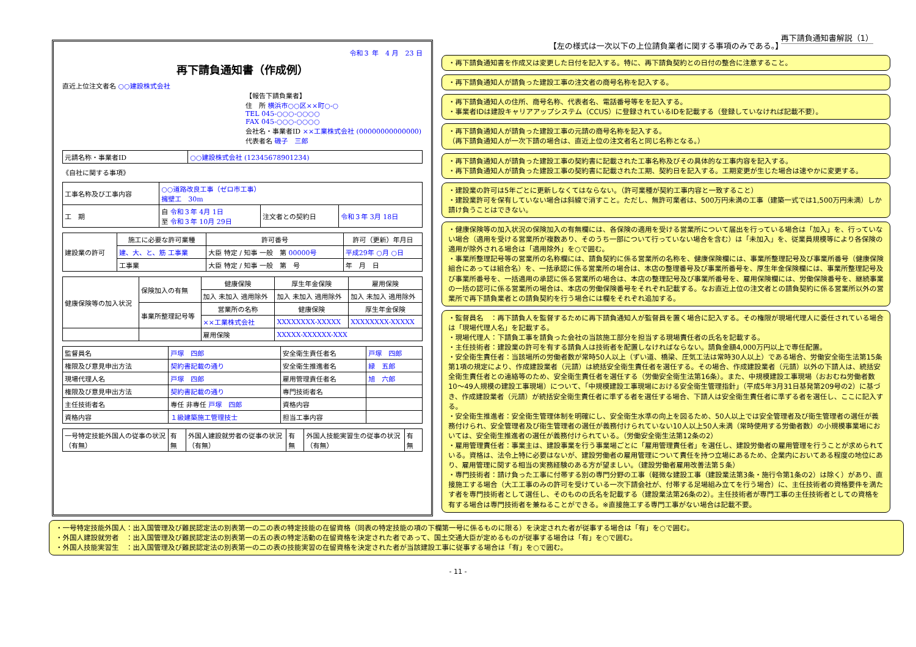再下請負通知書解説（1）
令和３ 年　4 月　23 日
再下請負通知書（作成例）
直近上位注文者名 ○○建設株式会社
【報告下請負業者】
住　所 横浜市○○区××町○-○
TEL 045-○○○-○○○○
FAX 045-○○○-○○○○
会社名・事業者ID ××工業株式会社 (00000000000000)
代表者名 磯子　三郎
| 元請名称・事業者ID | ○○建設株式会社 (12345678901234) |
《自社に関する事項》
| 工事名称及び工事内容 | ○○道路改良工事（ゼロ市工事） 擁壁工 30m | | |
| 工 期 | 自 令和３年 4月 1日 至 令和３年 10月 29日 | 注文者との契約日 | 令和３年 3月 18日 |
| 建設業の許可 | 施工に必要な許可業種 | 許可番号 | 許可（更新）年月日 |
| | 建、大、と、筋 工事業 | 大臣 特定 / 知事 一般 第 00000号 | 平成29年 ○月 ○日 |
| | 工事業 | 大臣 特定 / 知事 一般 第 号 | 年 月 日 |
| 健康保険等の加入状況 | 保険加入の有無 | 健康保険 | 厚生年金保険 | 雇用保険 |
| | | 加入 未加入 適用除外 | 加入 未加入 適用除外 | 加入 未加入 適用除外 |
| | 事業所整理記号等 | 営業所の名称 | 健康保険 | 厚生年金保険 |
| | | ××工業株式会社 | XXXXXXXX-XXXXX | XXXXXXXX-XXXXX |
| | | 雇用保険 | XXXXX-XXXXXX-XXX | |
| 監督員名 | 戸塚 四郎 | 安全衛生責任者名 | 戸塚 四郎 |
| 権限及び意見申出方法 | 契約書記載の通り | 安全衛生推進者名 | 緑 五郎 |
| 現場代理人名 | 戸塚 四郎 | 雇用管理責任者名 | 旭 六郎 |
| 権限及び意見申出方法 | 契約書記載の通り | 専門技術者名 | |
| 主任技術者名 | 専任 非専任 戸塚 四郎 | 資格内容 | |
| 資格内容 | １級建築施工管理技士 | 担当工事内容 | |
| 一号特定技能外国人の従事の状況（有無） | 有 無 | 外国人建設就労者の従事の状況（有無） | 有 無 | 外国人技能実習生の従事の状況（有無） | 有 無 |
【左の様式は一次以下の上位請負業者に関する事項のみである。】
・再下請負通知書を作成又は変更した日付を記入する。特に、再下請負契約との日付の整合に注意すること。
・再下請負通知人が請負った建設工事の注文者の商号名称を記入する。
・再下請負通知人の住所、商号名称、代表者名、電話番号等をを記入する。
・事業者IDは建設キャリアアップシステム（CCUS）に登録されているIDを記載する（登録していなければ記載不要）。
・再下請負通知人が請負った建設工事の元請の商号名称を記入する。
（再下請負通知人が一次下請の場合は、直近上位の注文者名と同じ名称となる。）
・再下請負通知人が請負った建設工事の契約書に記載された工事名称及びその具体的な工事内容を記入する。
・再下請負通知人が請負った建設工事の契約書に記載された工期、契約日を記入する。工期変更が生じた場合は速やかに変更する。
・建設業の許可は5年ごとに更新しなくてはならない。（許可業種が契約工事内容と一致すること）
・建設業許可を保有していない場合は斜線で消すこと。ただし、無許可業者は、500万円未満の工事（建築一式では1,500万円未満）しか請け負うことはできない。
・健康保険等の加入状況の保険加入の有無欄には、各保険の適用を受ける営業所について届出を行っている場合は「加入」を、行っていない場合（適用を受ける営業所が複数あり、そのうち一部について行っていない場合を含む）は「未加入」を、従業員規模等により各保険の適用が除外される場合は「適用除外」を○で囲む。
・事業所整理記号等の営業所の名称欄には、請負契約に係る営業所の名称を、健康保険欄には、事業所整理記号及び事業所番号（健康保険組合にあっては組合名）を、一括承認に係る営業所の場合は、本店の整理番号及び事業所番号を、厚生年金保険欄には、事業所整理記号及び事業所番号を、一括適用の承認に係る営業所の場合は、本店の整理記号及び事業所番号を、雇用保険欄には、労働保険番号を、継続事業の一括の認可に係る営業所の場合は、本店の労働保険番号をそれぞれ記載する。なお直近上位の注文者との請負契約に係る営業所以外の営業所で再下請負業者との請負契約を行う場合には欄をそれぞれ追加する。
・監督員名　：再下請負人を監督するために再下請負通知人が監督員を置く場合に記入する。その権限が現場代理人に委任されている場合は「現場代理人名」を記載する。
・現場代理人：下請負工事を請負った会社の当該施工部分を担当する現場責任者の氏名を記載する。
・主任技術者：建設業の許可を有する請負人は技術者を配置しなければならない。請負金額4,000万円以上で専任配置。
・安全衛生責任者：当該場所の労働者数が常時50人以上（ずい道、橋梁、圧気工法は常時30人以上）である場合、労働安全衛生法第15条第1項の規定により、作成建設業者（元請）は統括安全衛生責任者を選任する。その場合、作成建設業者（元請）以外の下請人は、統括安全衛生責任者との連絡等のため、安全衛生責任者を選任する（労働安全衛生法第16条）。また、中規模建設工事現場（おおむね労働者数10～49人規模の建設工事現場）について、「中規模建設工事現場における安全衛生管理指針」（平成5年3月31日基発第209号の2）に基づき、作成建設業者（元請）が統括安全衛生責任者に準ずる者を選任する場合、下請人は安全衛生責任者に準ずる者を選任し、ここに記入する。
・安全衛生推進者：安全衛生管理体制を明確にし、安全衛生水準の向上を図るため、50人以上では安全管理者及び衛生管理者の選任が義務付けられ、安全管理者及び衛生管理者の選任が義務付けられていない10人以上50人未満（常時使用する労働者数）の小規模事業場においては、安全衛生推進者の選任が義務付けられている。（労働安全衛生法第12条の2）
・雇用管理責任者：事業主は、建設事業を行う事業場ごとに「雇用管理責任者」を選任し、建設労働者の雇用管理を行うことが求められている。資格は、法令上特に必要はないが、建設労働者の雇用管理について責任を持つ立場にあるため、企業内においてある程度の地位にあり、雇用管理に関する相当の実務経験のある方が望ましい。（建設労働者雇用改善法第５条）
・専門技術者：請け負った工事に付帯する別の専門分野の工事（軽微な建設工事（建設業法第3条・施行令第1条の2）は除く）があり、直接施工する場合（大工工事のみの許可を受けている一次下請会社が、付帯する足場組み立てを行う場合）に、主任技術者の資格要件を満たす者を専門技術者として選任し、そのものの氏名を記載する（建設業法第26条の2）。主任技術者が専門工事の主任技術者としての資格を有する場合は専門技術者を兼ねることができる。※直接施工する専門工事がない場合は記載不要。
・一号特定技能外国人：出入国管理及び難民認定法の別表第一の二の表の特定技能の在留資格（同表の特定技能の項の下欄第一号に係るものに限る）を決定された者が従事する場合は「有」を○で囲む。
・外国人建設就労者　：出入国管理及び難民認定法の別表第一の五の表の特定活動の在留資格を決定された者であって、国土交通大臣が定めるものが従事する場合は「有」を○で囲む。
・外国人技能実習生　：出入国管理及び難民認定法の別表第一の二の表の技能実習の在留資格を決定された者が当該建設工事に従事する場合は「有」を○で囲む。
- 11 -